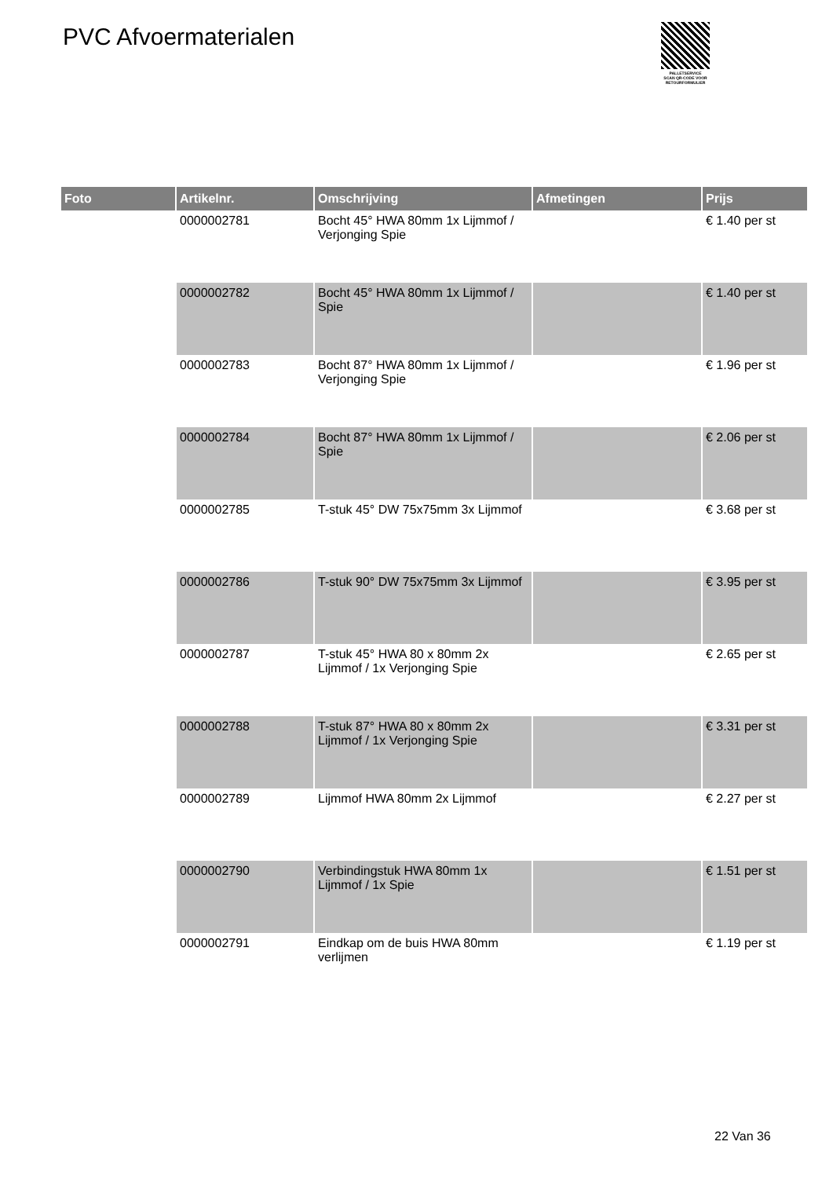PVC Afvoermaterialen
PALLETSERVICE
SCAN QR-CODE VOOR RETOURFORMULIER
| Foto | Artikelnr. | Omschrijving | Afmetingen | Prijs |
| --- | --- | --- | --- | --- |
| | 0000002781 | Bocht 45° HWA 80mm 1x Lijmmof / Verjonging Spie | | € 1.40 per st |
| | 0000002782 | Bocht 45° HWA 80mm 1x Lijmmof / Spie | | € 1.40 per st |
| | 0000002783 | Bocht 87° HWA 80mm 1x Lijmmof / Verjonging Spie | | € 1.96 per st |
| | 0000002784 | Bocht 87° HWA 80mm 1x Lijmmof / Spie | | € 2.06 per st |
| | 0000002785 | T-stuk 45° DW 75x75mm 3x Lijmmof | | € 3.68 per st |
| | 0000002786 | T-stuk 90° DW 75x75mm 3x Lijmmof | | € 3.95 per st |
| | 0000002787 | T-stuk 45° HWA 80 x 80mm 2x Lijmmof / 1x Verjonging Spie | | € 2.65 per st |
| | 0000002788 | T-stuk 87° HWA 80 x 80mm 2x Lijmmof / 1x Verjonging Spie | | € 3.31 per st |
| | 0000002789 | Lijmmof HWA 80mm 2x Lijmmof | | € 2.27 per st |
| | 0000002790 | Verbindingstuk HWA 80mm 1x Lijmmof / 1x Spie | | € 1.51 per st |
| | 0000002791 | Eindkap om de buis HWA 80mm verlijmen | | € 1.19 per st |
22 Van 36